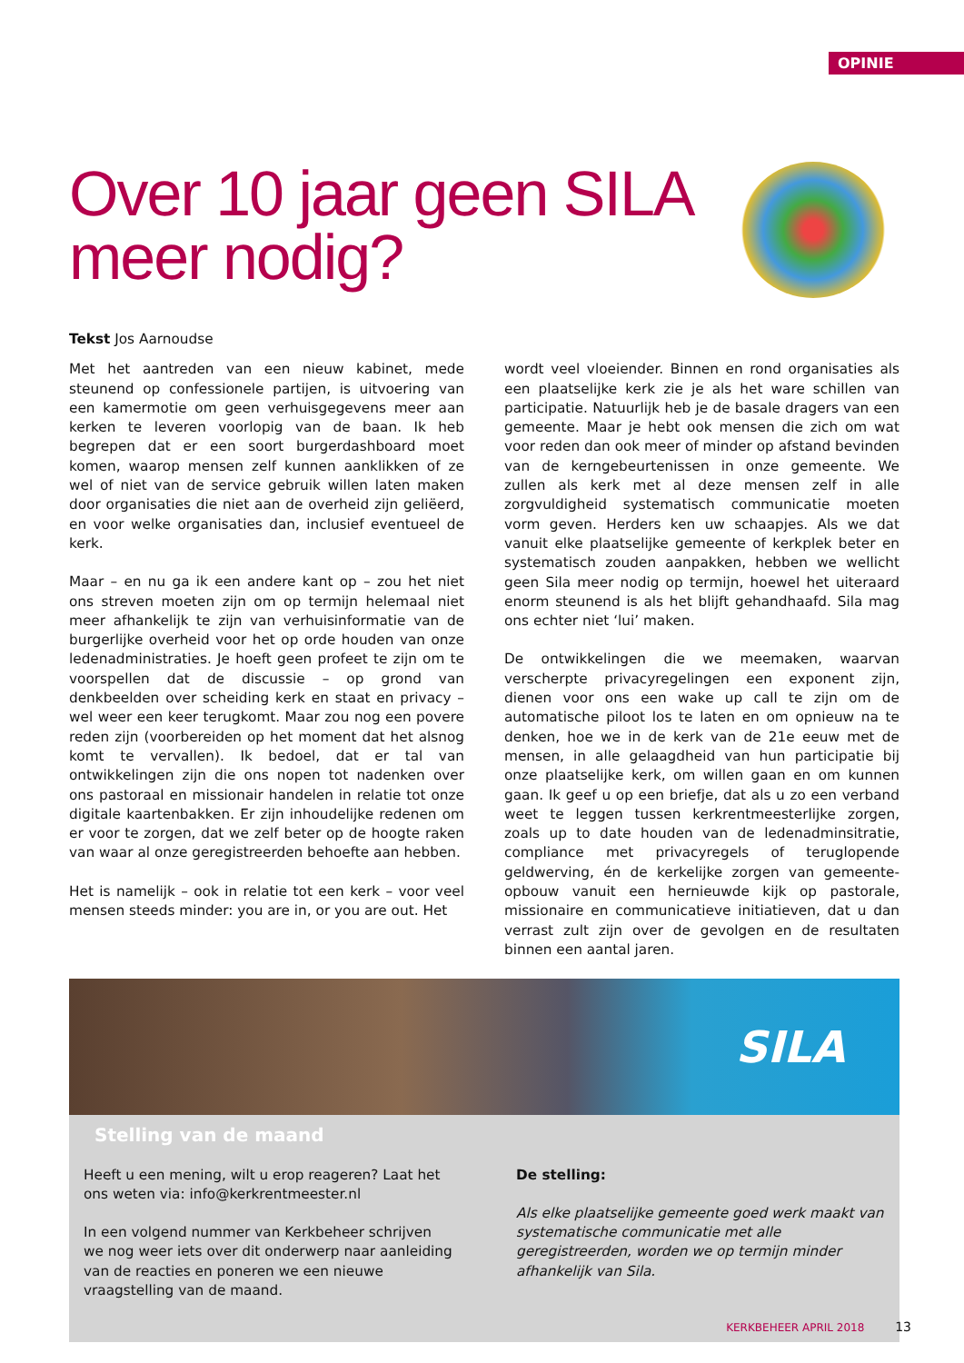OPINIE
Over 10 jaar geen SILA
meer nodig?
Tekst Jos Aarnoudse
Met het aantreden van een nieuw kabinet, mede steunend op confessionele partijen, is uitvoering van een kamermotie om geen verhuisgegevens meer aan kerken te leveren voorlopig van de baan. Ik heb begrepen dat er een soort burgerdashboard moet komen, waarop mensen zelf kunnen aanklikken of ze wel of niet van de service gebruik willen laten maken door organisaties die niet aan de overheid zijn geliëerd, en voor welke organisaties dan, inclusief eventueel de kerk.
Maar – en nu ga ik een andere kant op – zou het niet ons streven moeten zijn om op termijn helemaal niet meer afhankelijk te zijn van verhuisinformatie van de burgerlijke overheid voor het op orde houden van onze ledenadministraties. Je hoeft geen profeet te zijn om te voorspellen dat de discussie – op grond van denkbeelden over scheiding kerk en staat en privacy – wel weer een keer terugkomt. Maar zou nog een povere reden zijn (voorbereiden op het moment dat het alsnog komt te vervallen). Ik bedoel, dat er tal van ontwikkelingen zijn die ons nopen tot nadenken over ons pastoraal en missionair handelen in relatie tot onze digitale kaartenbakken. Er zijn inhoudelijke redenen om er voor te zorgen, dat we zelf beter op de hoogte raken van waar al onze geregistreerden behoefte aan hebben.
Het is namelijk – ook in relatie tot een kerk – voor veel mensen steeds minder: you are in, or you are out. Het
wordt veel vloeiender. Binnen en rond organisaties als een plaatselijke kerk zie je als het ware schillen van participatie. Natuurlijk heb je de basale dragers van een gemeente. Maar je hebt ook mensen die zich om wat voor reden dan ook meer of minder op afstand bevinden van de kerngebeurtenissen in onze gemeente. We zullen als kerk met al deze mensen zelf in alle zorgvuldigheid systematisch communicatie moeten vorm geven. Herders ken uw schaapjes. Als we dat vanuit elke plaatselijke gemeente of kerkplek beter en systematisch zouden aanpakken, hebben we wellicht geen Sila meer nodig op termijn, hoewel het uiteraard enorm steunend is als het blijft gehandhaafd. Sila mag ons echter niet ‘lui’ maken.
De ontwikkelingen die we meemaken, waarvan verscherpte privacyregelingen een exponent zijn, dienen voor ons een wake up call te zijn om de automatische piloot los te laten en om opnieuw na te denken, hoe we in de kerk van de 21e eeuw met de mensen, in alle gelaagdheid van hun participatie bij onze plaatselijke kerk, om willen gaan en om kunnen gaan. Ik geef u op een briefje, dat als u zo een verband weet te leggen tussen kerkrentmeesterlijke zorgen, zoals up to date houden van de ledenadminsitratie, compliance met privacyregels of teruglopende geldwerving, én de kerkelijke zorgen van gemeente-opbouw vanuit een hernieuwde kijk op pastorale, missionaire en communicatieve initiatieven, dat u dan verrast zult zijn over de gevolgen en de resultaten binnen een aantal jaren.
SILA
Stelling van de maand
Heeft u een mening, wilt u erop reageren? Laat het ons weten via: info@kerkrentmeester.nl
In een volgend nummer van Kerkbeheer schrijven we nog weer iets over dit onderwerp naar aanleiding van de reacties en poneren we een nieuwe vraagstelling van de maand.
De stelling:
Als elke plaatselijke gemeente goed werk maakt van systematische communicatie met alle geregistreerden, worden we op termijn minder afhankelijk van Sila.
KERKBEHEER APRIL 2018 13